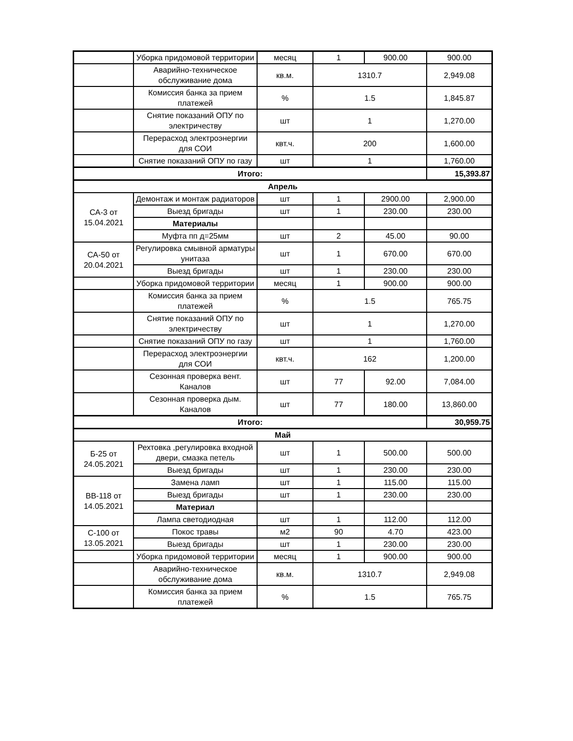| | Уборка придомовой территории | месяц | 1 | 900.00 | 900.00 |
| | Аварийно-техническое обслуживание дома | кв.м. | 1310.7 | | 2,949.08 |
| | Комиссия банка за прием платежей | % | 1.5 | | 1,845.87 |
| | Снятие показаний ОПУ по электричеству | шт | 1 | | 1,270.00 |
| | Перерасход электроэнергии для СОИ | квт.ч. | 200 | | 1,600.00 |
| | Снятие показаний ОПУ по газу | шт | 1 | | 1,760.00 |
| Итого: | | | | | 15,393.87 |
| Апрель | | | | | |
| СА-3 от 15.04.2021 | Демонтаж и монтаж радиаторов | шт | 1 | 2900.00 | 2,900.00 |
| | Выезд бригады | шт | 1 | 230.00 | 230.00 |
| | Материалы | | | | |
| | Муфта пп д=25мм | шт | 2 | 45.00 | 90.00 |
| СА-50 от 20.04.2021 | Регулировка смывной арматуры унитаза | шт | 1 | 670.00 | 670.00 |
| | Выезд бригады | шт | 1 | 230.00 | 230.00 |
| | Уборка придомовой территории | месяц | 1 | 900.00 | 900.00 |
| | Комиссия банка за прием платежей | % | 1.5 | | 765.75 |
| | Снятие показаний ОПУ по электричеству | шт | 1 | | 1,270.00 |
| | Снятие показаний ОПУ по газу | шт | 1 | | 1,760.00 |
| | Перерасход электроэнергии для СОИ | квт.ч. | 162 | | 1,200.00 |
| | Сезонная проверка вент. Каналов | шт | 77 | 92.00 | 7,084.00 |
| | Сезонная проверка дым. Каналов | шт | 77 | 180.00 | 13,860.00 |
| Итого: | | | | | 30,959.75 |
| Май | | | | | |
| Б-25 от 24.05.2021 | Рехтовка ,регулировка входной двери, смазка петель | шт | 1 | 500.00 | 500.00 |
| | Выезд бригады | шт | 1 | 230.00 | 230.00 |
| ВВ-118 от 14.05.2021 | Замена ламп | шт | 1 | 115.00 | 115.00 |
| | Выезд бригады | шт | 1 | 230.00 | 230.00 |
| | Материал | | | | |
| | Лампа светодиодная | шт | 1 | 112.00 | 112.00 |
| С-100 от 13.05.2021 | Покос травы | м2 | 90 | 4.70 | 423.00 |
| | Выезд бригады | шт | 1 | 230.00 | 230.00 |
| | Уборка придомовой территории | месяц | 1 | 900.00 | 900.00 |
| | Аварийно-техническое обслуживание дома | кв.м. | 1310.7 | | 2,949.08 |
| | Комиссия банка за прием платежей | % | 1.5 | | 765.75 |